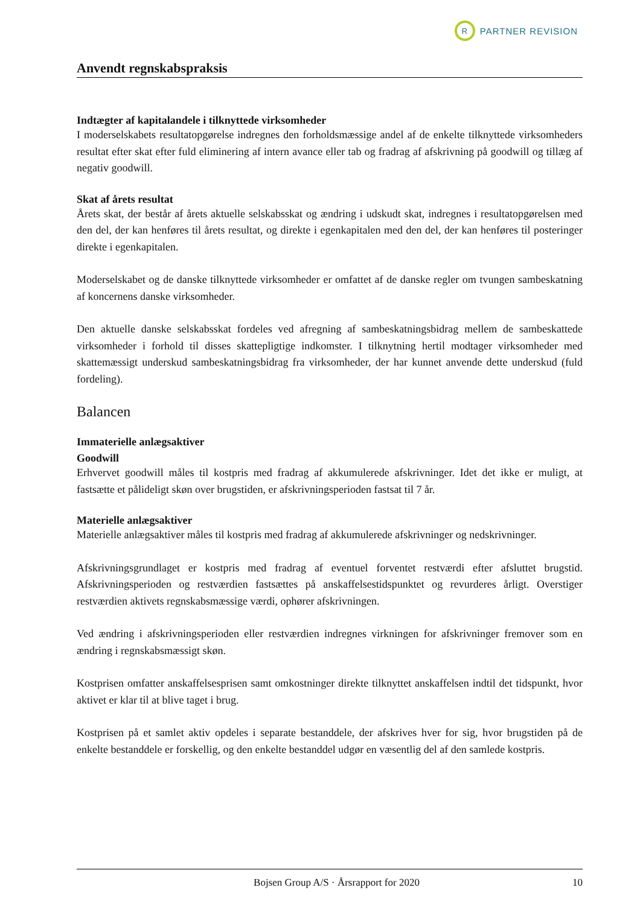R
PARTNER REVISION
Anvendt regnskabspraksis
Indtægter af kapitalandele i tilknyttede virksomheder
I moderselskabets resultatopgørelse indregnes den forholdsmæssige andel af de enkelte tilknyttede virksomheders resultat efter skat efter fuld eliminering af intern avance eller tab og fradrag af afskrivning på goodwill og tillæg af negativ goodwill.
Skat af årets resultat
Årets skat, der består af årets aktuelle selskabsskat og ændring i udskudt skat, indregnes i resultatopgørelsen med den del, der kan henføres til årets resultat, og direkte i egenkapitalen med den del, der kan henføres til posteringer direkte i egenkapitalen.
Moderselskabet og de danske tilknyttede virksomheder er omfattet af de danske regler om tvungen sambeskatning af koncernens danske virksomheder.
Den aktuelle danske selskabsskat fordeles ved afregning af sambeskatningsbidrag mellem de sambeskattede virksomheder i forhold til disses skattepligtige indkomster. I tilknytning hertil modtager virksomheder med skattemæssigt underskud sambeskatningsbidrag fra virksomheder, der har kunnet anvende dette underskud (fuld fordeling).
Balancen
Immaterielle anlægsaktiver
Goodwill
Erhvervet goodwill måles til kostpris med fradrag af akkumulerede afskrivninger. Idet det ikke er muligt, at fastsætte et pålideligt skøn over brugstiden, er afskrivningsperioden fastsat til 7 år.
Materielle anlægsaktiver
Materielle anlægsaktiver måles til kostpris med fradrag af akkumulerede afskrivninger og nedskrivninger.
Afskrivningsgrundlaget er kostpris med fradrag af eventuel forventet restværdi efter afsluttet brugstid. Afskrivningsperioden og restværdien fastsættes på anskaffelsestidspunktet og revurderes årligt. Overstiger restværdien aktivets regnskabsmæssige værdi, ophører afskrivningen.
Ved ændring i afskrivningsperioden eller restværdien indregnes virkningen for afskrivninger fremover som en ændring i regnskabsmæssigt skøn.
Kostprisen omfatter anskaffelsesprisen samt omkostninger direkte tilknyttet anskaffelsen indtil det tidspunkt, hvor aktivet er klar til at blive taget i brug.
Kostprisen på et samlet aktiv opdeles i separate bestanddele, der afskrives hver for sig, hvor brugstiden på de enkelte bestanddele er forskellig, og den enkelte bestanddel udgør en væsentlig del af den samlede kostpris.
Bojsen Group A/S · Årsrapport for 2020 10